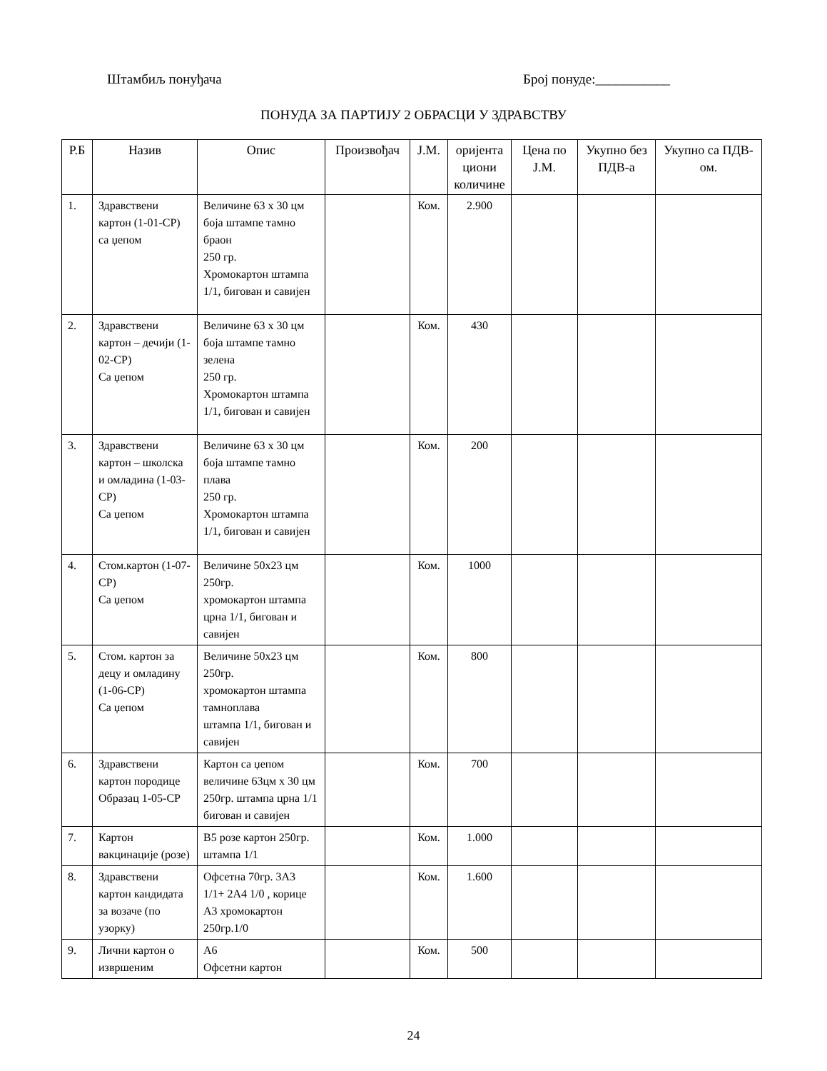Штамбиљ понуђача Број понуде:___________
ПОНУДА ЗА ПАРТИЈУ 2 ОБРАСЦИ У ЗДРАВСТВУ
| Р.Б | Назив | Опис | Произвођач | Ј.М. | оријента циони количине | Цена по Ј.М. | Укупно без ПДВ-а | Укупно са ПДВ-ом. |
| --- | --- | --- | --- | --- | --- | --- | --- | --- |
| 1. | Здравствени картон (1-01-СР) са џепом | Величине 63 x 30 цм боја штампе тамно браон 250 гр. Хромокартон штампа 1/1, бигован и савијен | | Ком. | 2.900 | | | |
| 2. | Здравствени картон – дечији (1-02-СР) Са џепом | Величине 63 x 30 цм боја штампе тамно зелена 250 гр. Хромокартон штампа 1/1, бигован и савијен | | Ком. | 430 | | | |
| 3. | Здравствени картон – школска и омладина (1-03-СР) Са џепом | Величине 63 x 30 цм боја штампе тамно плава 250 гр. Хромокартон штампа 1/1, бигован и савијен | | Ком. | 200 | | | |
| 4. | Стом.картон (1-07-СР) Са џепом | Величине 50x23 цм 250гр. хромокартон штампа црна 1/1, бигован и савијен | | Ком. | 1000 | | | |
| 5. | Стом. картон за децу и омладину (1-06-СР) Са џепом | Величине 50x23 цм 250гр. хромокартон штампа тамноплава штампа 1/1, бигован и савијен | | Ком. | 800 | | | |
| 6. | Здравствени картон породице Образац 1-05-СР | Картон са џепом величине 63цм x 30 цм 250гр. штампа црна 1/1 бигован и савијен | | Ком. | 700 | | | |
| 7. | Картон вакцинације (розе) | B5 розе картон 250гр. штампа 1/1 | | Ком. | 1.000 | | | |
| 8. | Здравствени картон кандидата за возаче (по узорку) | Офсетна 70гр. 3A3 1/1+ 2A4 1/0 , корице A3 хромокартон 250гр.1/0 | | Ком. | 1.600 | | | |
| 9. | Лични картон о извршеним | A6 Офсетни картон | | Ком. | 500 | | | |
24